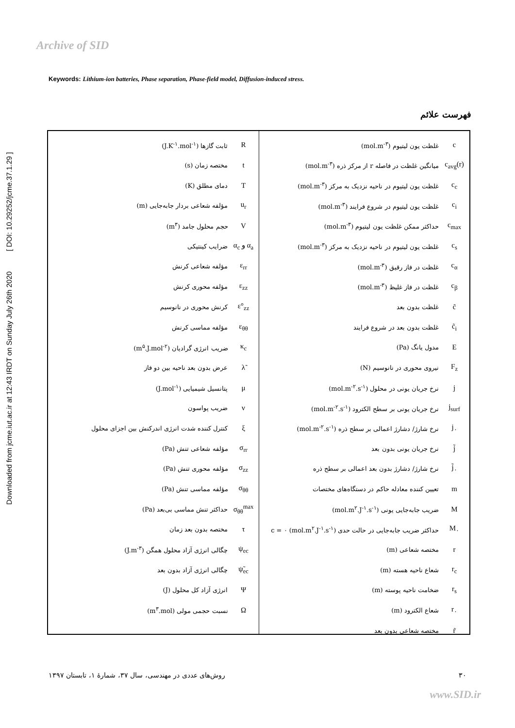Archive of SID
Downloaded from jcme.iut.ac.ir at 12:43 IRDT on Sunday July 26th 2020 [ DOI: 10.29252/jcme.37.1.29 ]
Keywords: Lithium-ion batteries, Phase separation, Phase-field model, Diffusion-induced stress.
فهرست علائم
| c | غلظت یون لیتیوم (mol.m<sup>-۳</sup>) |
| c<sub>avg</sub>(r) | میانگین غلظت در فاصله r از مرکز ذره (mol.m<sup>-۳</sup>) |
| c<sub>c</sub> | غلظت یون لیتیوم در ناحیه نزدیک به مرکز (mol.m<sup>-۳</sup>) |
| c<sub>i</sub> | غلظت یون لیتیوم در شروع فرایند (mol.m<sup>-۳</sup>) |
| c<sub>max</sub> | حداکثر ممکن غلظت یون لیتیوم (mol.m<sup>-۳</sup>) |
| c<sub>s</sub> | غلظت یون لیتیوم در ناحیه نزدیک به مرکز (mol.m<sup>-۳</sup>) |
| c<sub>α</sub> | غلظت در فاز رقیق (mol.m<sup>-۳</sup>) |
| c<sub>β</sub> | غلظت در فاز غلیظ (mol.m<sup>-۳</sup>) |
| c̃ | غلظت بدون بعد |
| c̃<sub>i</sub> | غلظت بدون بعد در شروع فرایند |
| E | مدول یانگ (Pa) |
| F<sub>z</sub> | نیروی محوری در نانوسیم (N) |
| j | نرخ جریان یونی در محلول (mol.m<sup>-۲</sup>.s<sup>-۱</sup>) |
| j<sub>surf</sub> | نرخ جریان یونی بر سطح الکترود (mol.m<sup>-۲</sup>.s<sup>-۱</sup>) |
| j<sub>۰</sub> | نرخ شارژ/ دشارژ اعمالی بر سطح ذره (mol.m<sup>-۲</sup>.s<sup>-۱</sup>) |
| j̃ | نرخ جریان یونی بدون بعد |
| j̃<sub>۰</sub> | نرخ شارژ/ دشارژ بدون بعد اعمالی بر سطح ذره |
| m | تعیین کننده معادله حاکم در دستگاه‌های مختصات |
| M | ضریب جابه‌جایی یونی (mol.m<sup>۲</sup>.J<sup>-۱</sup>.s<sup>-۱</sup>) |
| M<sub>۰</sub> | حداکثر ضریب جابه‌جایی در حالت حدی c = ۰ (mol.m<sup>۲</sup>.J<sup>-۱</sup>.s<sup>-۱</sup>) |
| r | مختصه شعاعی (m) |
| r<sub>c</sub> | شعاع ناحیه هسته (m) |
| r<sub>s</sub> | ضخامت ناحیه پوسته (m) |
| r<sub>۰</sub> | شعاع الکترود (m) |
| r̃ | مختصه شعاعی بدون بعد |
| R | ثابت گازها (J.K<sup>-۱</sup>.mol<sup>-۱</sup>) |
| t | مختصه زمان (s) |
| T | دمای مطلق (K) |
| u<sub>r</sub> | مؤلفه شعاعی بردار جابه‌جایی (m) |
| V | حجم محلول جامد (m<sup>۳</sup>) |
| α<sub>a</sub> و α<sub>c</sub> | ضرایب کینتیکی |
| ε<sub>rr</sub> | مؤلفه شعاعی کرنش |
| ε<sub>zz</sub> | مؤلفه محوری کرنش |
| ε°<sub>zz</sub> | کرنش محوری در نانوسیم |
| ε<sub>θθ</sub> | مؤلفه مماسی کرنش |
| κ<sub>c</sub> | ضریب انرژی گرادیان (m<sup>۵</sup>.J.mol<sup>-۲</sup>) |
| λ̃ | عرض بدون بعد ناحیه بین دو فاز |
| μ | پتانسیل شیمیایی (J.mol<sup>-۱</sup>) |
| ν | ضریب پواسون |
| ξ | کنترل کننده شدت انرژی اندرکنش بین اجزای محلول |
| σ<sub>rr</sub> | مؤلفه شعاعی تنش (Pa) |
| σ<sub>zz</sub> | مؤلفه محوری تنش (Pa) |
| σ<sub>θθ</sub> | مؤلفه مماسی تنش (Pa) |
| σ<sub>θθ</sub><sup>max</sup> | حداکثر تنش مماسی بی‌بعد (Pa) |
| τ | مختصه بدون بعد زمان |
| ψ<sub>ec</sub> | چگالی انرژی آزاد محلول همگن (J.m<sup>-۳</sup>) |
| ψ̃<sub>ec</sub> | چگالی انرژی آزاد بدون بعد |
| Ψ | انرژی آزاد کل محلول (J) |
| Ω | نسبت حجمی مولی (m<sup>۳</sup>.mol) |
۳۰ روش‌های عددی در مهندسی، سال ۳۷، شمارهٔ ۱، تابستان ۱۳۹۷
www.SID.ir